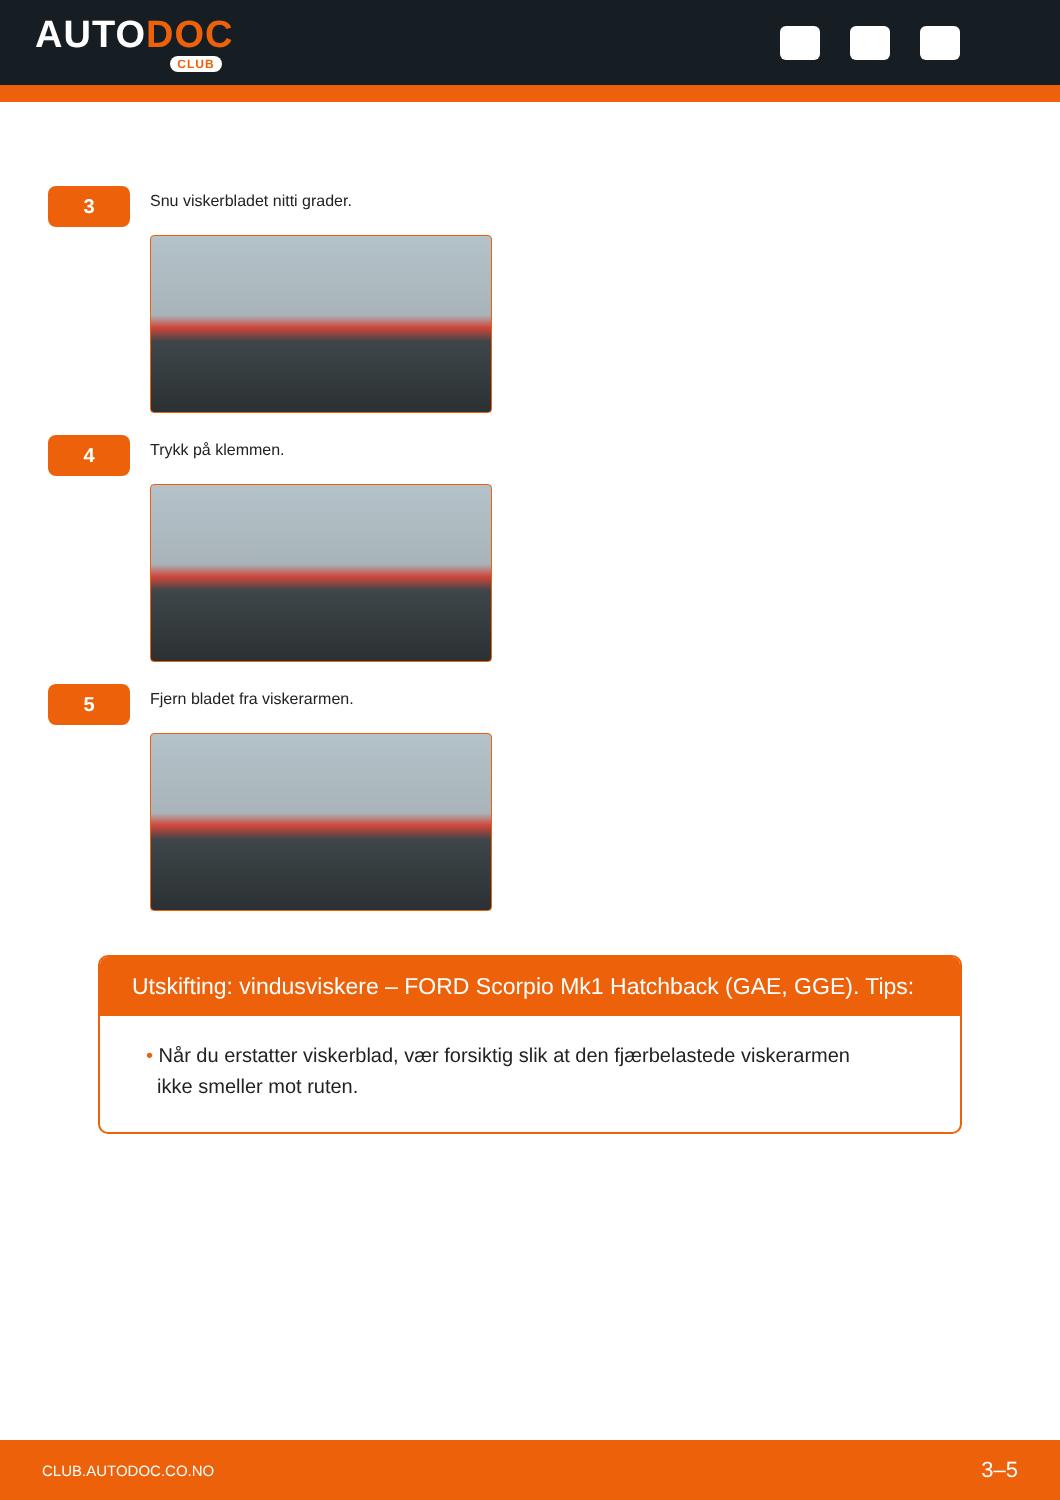AUTODOC
CLUB
3
Snu viskerbladet nitti grader.
4
Trykk på klemmen.
5
Fjern bladet fra viskerarmen.
Utskifting: vindusviskere – FORD Scorpio Mk1 Hatchback (GAE, GGE). Tips:
• Når du erstatter viskerblad, vær forsiktig slik at den fjærbelastede viskerarmen
ikke smeller mot ruten.
CLUB.AUTODOC.CO.NO 3–5